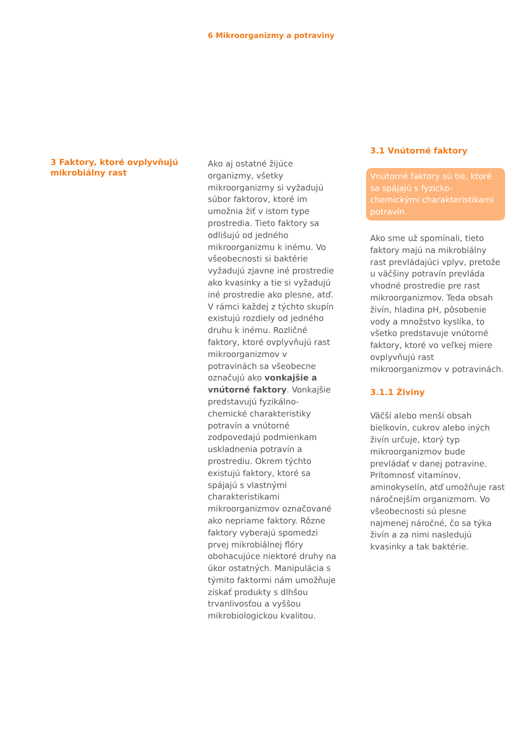6 Mikroorganizmy a potraviny
3 Faktory, ktoré ovplyvňujú mikrobiálny rast
Ako aj ostatné žijúce organizmy, všetky mikroorganizmy si vyžadujú súbor faktorov, ktoré im umožnia žiť v istom type prostredia. Tieto faktory sa odlišujú od jedného mikroorganizmu k inému. Vo všeobecnosti si baktérie vyžadujú zjavne iné prostredie ako kvasinky a tie si vyžadujú iné prostredie ako plesne, atď. V rámci každej z týchto skupín existujú rozdiely od jedného druhu k inému. Rozličné faktory, ktoré ovplyvňujú rast mikroorganizmov v potravinách sa všeobecne označujú ako vonkajšie a vnútorné faktory. Vonkajšie predstavujú fyzikálno-chemické charakteristiky potravín a vnútorné zodpovedajú podmienkam uskladnenia potravín a prostrediu. Okrem týchto existujú faktory, ktoré sa spájajú s vlastnými charakteristikami mikroorganizmov označované ako nepriame faktory. Rôzne faktory vyberajú spomedzi prvej mikrobiálnej flóry obohacujúce niektoré druhy na úkor ostatných. Manipulácia s týmito faktormi nám umožňuje získať produkty s dlhšou trvanlivosťou a vyššou mikrobiologickou kvalitou.
3.1 Vnútorné faktory
Vnútorné faktory sú tie, ktoré sa spájajú s fyzicko-chemickými charakteristikami potravín.
Ako sme už spomínali, tieto faktory majú na mikrobiálny rast prevládajúci vplyv, pretože u väčšiny potravín prevláda vhodné prostredie pre rast mikroorganizmov. Teda obsah živín, hladina pH, pôsobenie vody a množstvo kyslíka, to všetko predstavuje vnútorné faktory, ktoré vo veľkej miere ovplyvňujú rast mikroorganizmov v potravinách.
3.1.1 Živiny
Väčší alebo menší obsah bielkovín, cukrov alebo iných živín určuje, ktorý typ mikroorganizmov bude prevládať v danej potravine. Prítomnosť vitamínov, aminokyselín, atď umožňuje rast náročnejším organizmom. Vo všeobecnosti sú plesne najmenej náročné, čo sa týka živín a za nimi nasledujú kvasinky a tak baktérie.